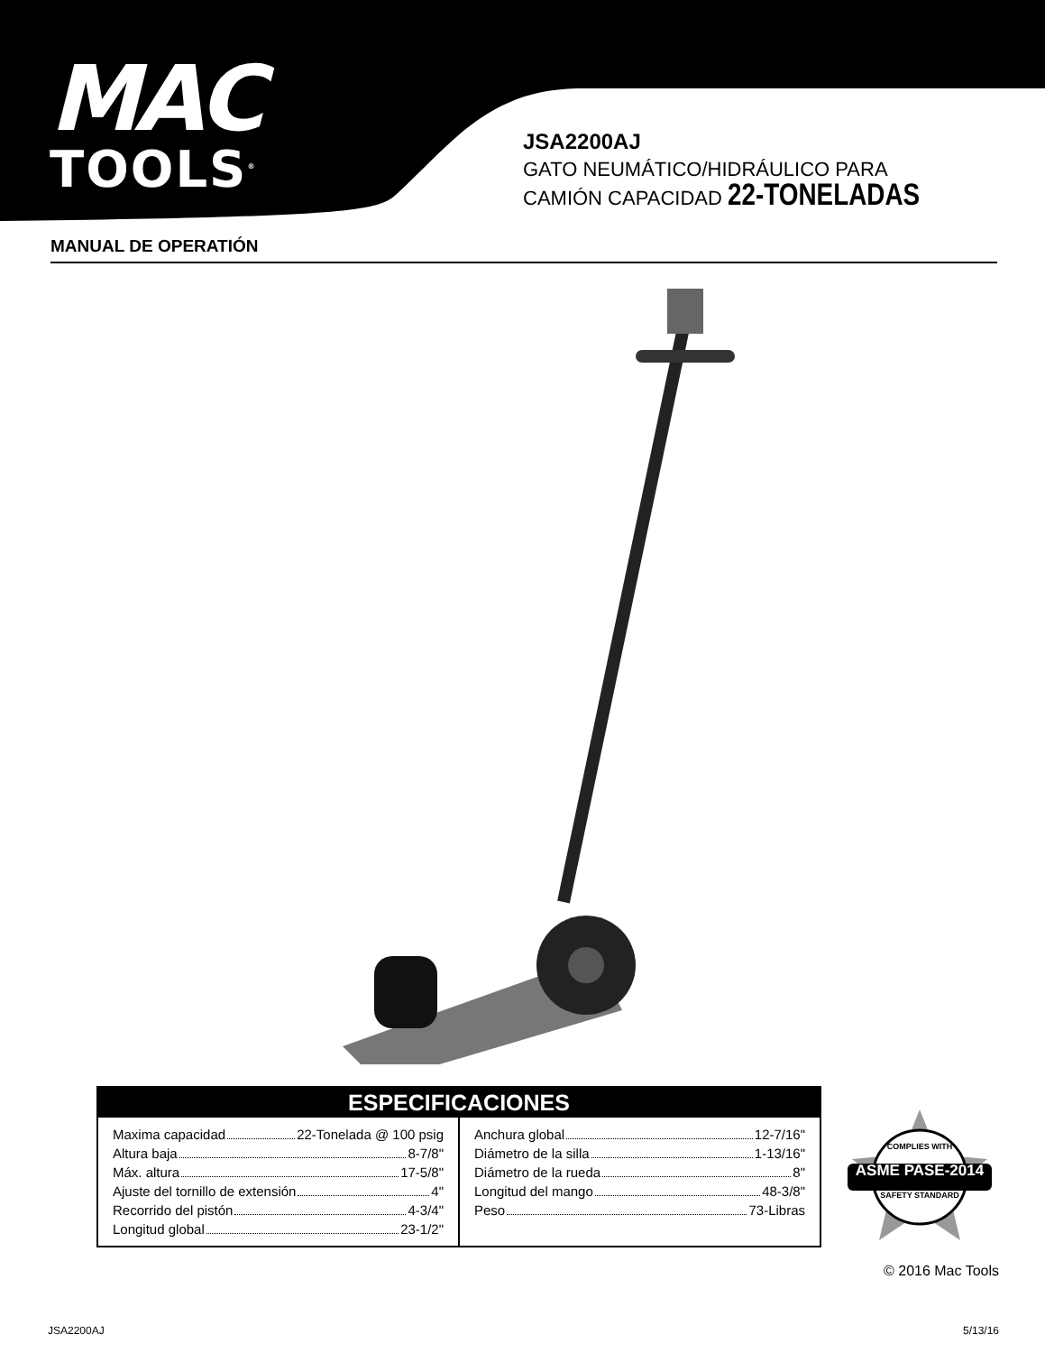MAC
TOOLS<sup>®</sup>
JSA2200AJ
GATO NEUMÁTICO/HIDRÁULICO PARA
CAMIÓN CAPACIDAD 22-TONELADAS
MANUAL DE OPERATIÓN
ESPECIFICACIONES
| Maxima capacidad 22-Tonelada @ 100 psig Altura baja 8-7/8" Máx. altura 17-5/8" Ajuste del tornillo de extensión 4" Recorrido del pistón 4-3/4" Longitud global 23-1/2" | Anchura global 12-7/16" Diámetro de la silla 1-13/16" Diámetro de la rueda 8" Longitud del mango 48-3/8" Peso 73-Libras |
COMPLIES WITH
ASME PASE-2014
SAFETY STANDARD
© 2016 Mac Tools
JSA2200AJ 5/13/16